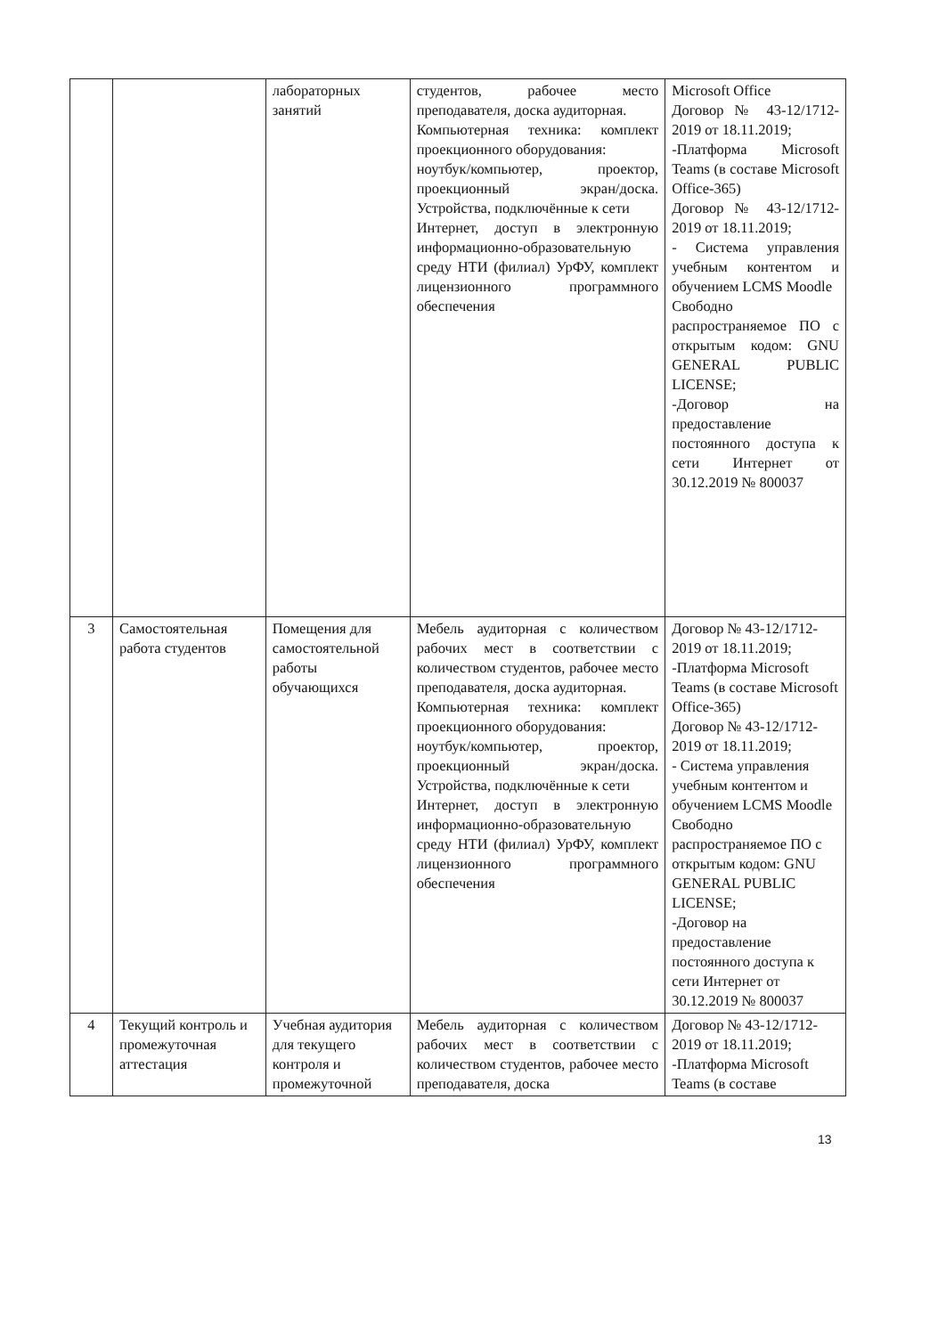| | | лабораторных занятий | студентов, рабочее место преподавателя, доска аудиторная. Компьютерная техника: комплект проекционного оборудования: ноутбук/компьютер, проектор, проекционный экран/доска. Устройства, подключённые к сети Интернет, доступ в электронную информационно-образовательную среду НТИ (филиал) УрФУ, комплект лицензионного программного обеспечения | Microsoft Office Договор № 43-12/1712-2019 от 18.11.2019; -Платформа Microsoft Teams (в составе Microsoft Office-365) Договор № 43-12/1712-2019 от 18.11.2019; - Система управления учебным контентом и обучением LCMS Moodle Свободно распространяемое ПО с открытым кодом: GNU GENERAL PUBLIC LICENSE; -Договор на предоставление постоянного доступа к сети Интернет от 30.12.2019 № 800037 |
| 3 | Самостоятельная работа студентов | Помещения для самостоятельной работы обучающихся | Мебель аудиторная с количеством рабочих мест в соответствии с количеством студентов, рабочее место преподавателя, доска аудиторная. Компьютерная техника: комплект проекционного оборудования: ноутбук/компьютер, проектор, проекционный экран/доска. Устройства, подключённые к сети Интернет, доступ в электронную информационно-образовательную среду НТИ (филиал) УрФУ, комплект лицензионного программного обеспечения | Договор № 43-12/1712-2019 от 18.11.2019; -Платформа Microsoft Teams (в составе Microsoft Office-365) Договор № 43-12/1712-2019 от 18.11.2019; - Система управления учебным контентом и обучением LCMS Moodle Свободно распространяемое ПО с открытым кодом: GNU GENERAL PUBLIC LICENSE; -Договор на предоставление постоянного доступа к сети Интернет от 30.12.2019 № 800037 |
| 4 | Текущий контроль и промежуточная аттестация | Учебная аудитория для текущего контроля и промежуточной | Мебель аудиторная с количеством рабочих мест в соответствии с количеством студентов, рабочее место преподавателя, доска | Договор № 43-12/1712-2019 от 18.11.2019; -Платформа Microsoft Teams (в составе |
13